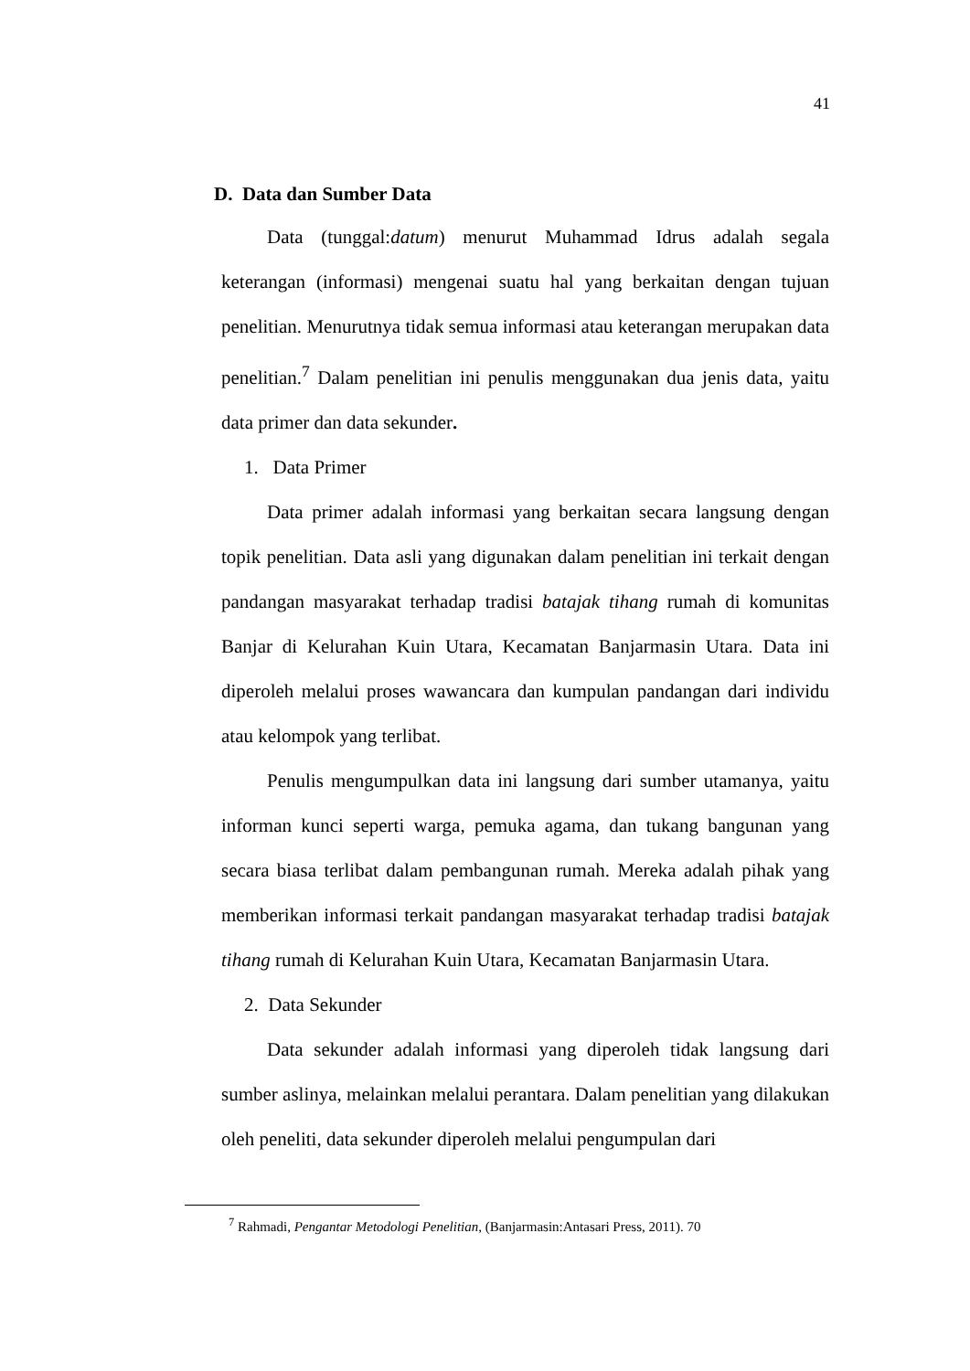41
D. Data dan Sumber Data
Data (tunggal:datum) menurut Muhammad Idrus adalah segala keterangan (informasi) mengenai suatu hal yang berkaitan dengan tujuan penelitian. Menurutnya tidak semua informasi atau keterangan merupakan data penelitian.<sup>7</sup> Dalam penelitian ini penulis menggunakan dua jenis data, yaitu data primer dan data sekunder.
1. Data Primer
Data primer adalah informasi yang berkaitan secara langsung dengan topik penelitian. Data asli yang digunakan dalam penelitian ini terkait dengan pandangan masyarakat terhadap tradisi batajak tihang rumah di komunitas Banjar di Kelurahan Kuin Utara, Kecamatan Banjarmasin Utara. Data ini diperoleh melalui proses wawancara dan kumpulan pandangan dari individu atau kelompok yang terlibat.
Penulis mengumpulkan data ini langsung dari sumber utamanya, yaitu informan kunci seperti warga, pemuka agama, dan tukang bangunan yang secara biasa terlibat dalam pembangunan rumah. Mereka adalah pihak yang memberikan informasi terkait pandangan masyarakat terhadap tradisi batajak tihang rumah di Kelurahan Kuin Utara, Kecamatan Banjarmasin Utara.
2. Data Sekunder
Data sekunder adalah informasi yang diperoleh tidak langsung dari sumber aslinya, melainkan melalui perantara. Dalam penelitian yang dilakukan oleh peneliti, data sekunder diperoleh melalui pengumpulan dari
<sup>7</sup> Rahmadi, Pengantar Metodologi Penelitian, (Banjarmasin:Antasari Press, 2011). 70